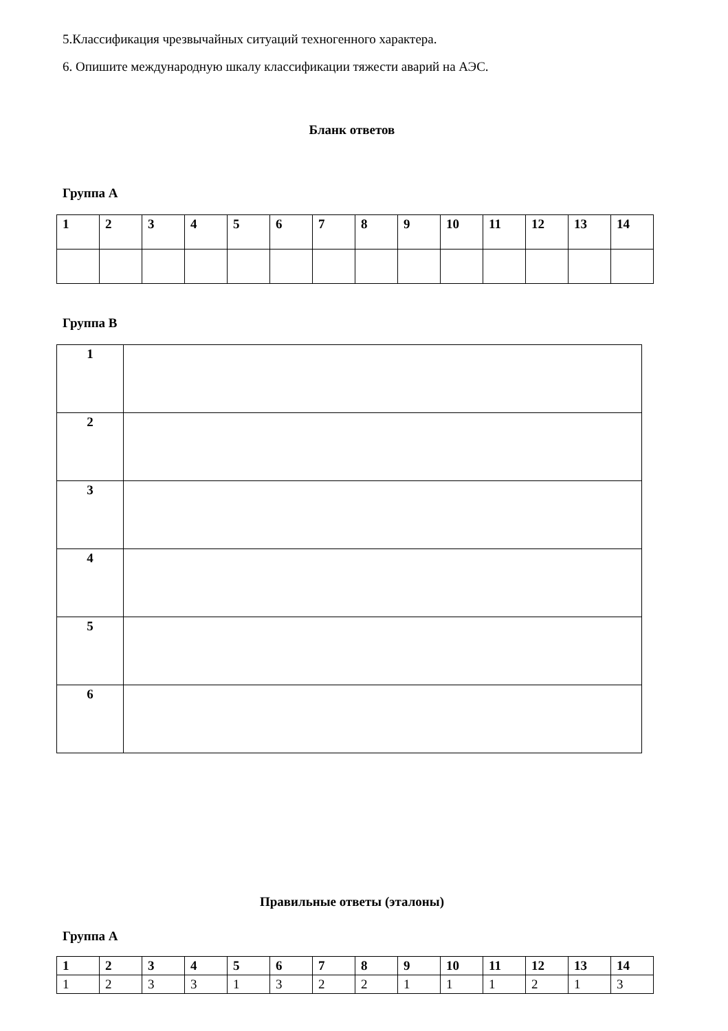5.Классификация чрезвычайных ситуаций техногенного характера.
6. Опишите международную шкалу классификации тяжести аварий на АЭС.
Бланк ответов
Группа А
| 1 | 2 | 3 | 4 | 5 | 6 | 7 | 8 | 9 | 10 | 11 | 12 | 13 | 14 |
Группа В
| 1 | |
| 2 | |
| 3 | |
| 4 | |
| 5 | |
| 6 | |
Правильные ответы (эталоны)
Группа А
| 1 | 2 | 3 | 4 | 5 | 6 | 7 | 8 | 9 | 10 | 11 | 12 | 13 | 14 |
| 1 | 2 | 3 | 3 | 1 | 3 | 2 | 2 | 1 | 1 | 1 | 2 | 1 | 3 |